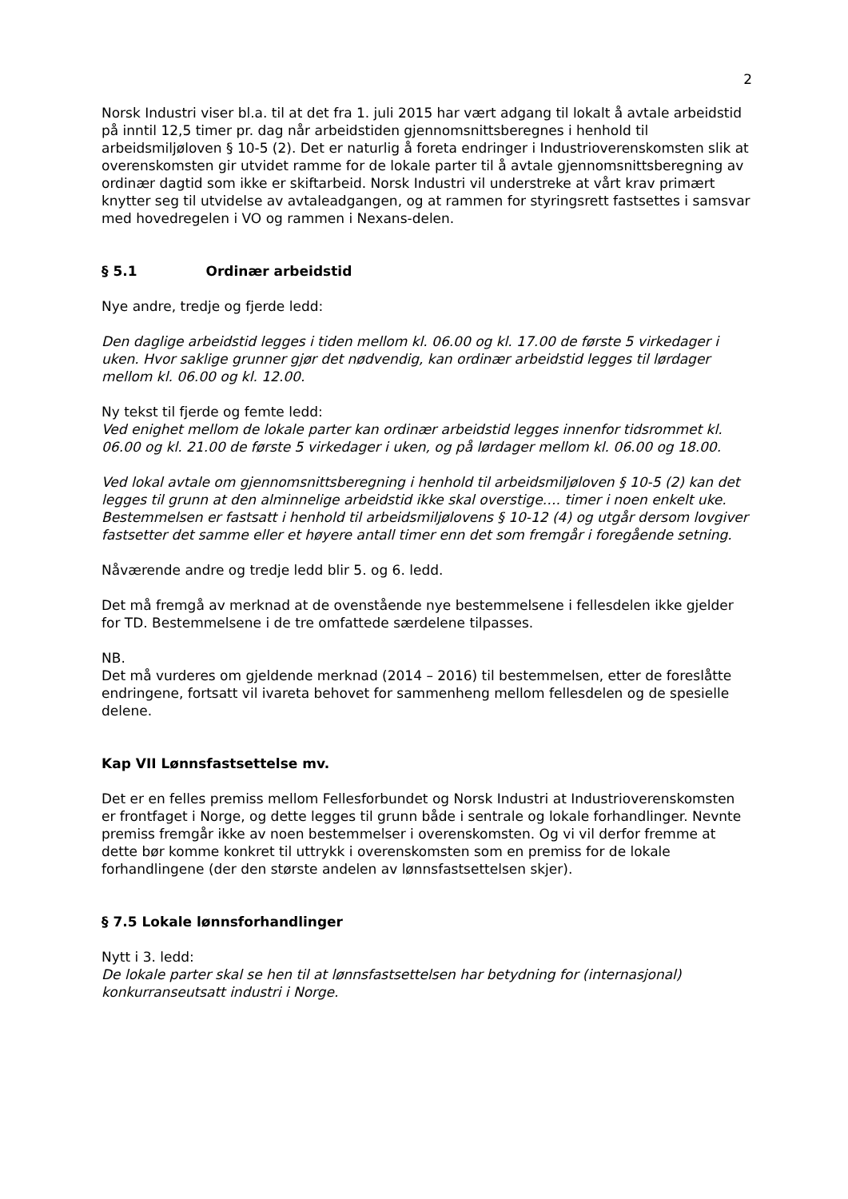2
Norsk Industri viser bl.a. til at det fra 1. juli 2015 har vært adgang til lokalt å avtale arbeidstid på inntil 12,5 timer pr. dag når arbeidstiden gjennomsnittsberegnes i henhold til arbeidsmiljøloven § 10-5 (2). Det er naturlig å foreta endringer i Industrioverenskomsten slik at overenskomsten gir utvidet ramme for de lokale parter til å avtale gjennomsnittsberegning av ordinær dagtid som ikke er skiftarbeid. Norsk Industri vil understreke at vårt krav primært knytter seg til utvidelse av avtaleadgangen, og at rammen for styringsrett fastsettes i samsvar med hovedregelen i VO og rammen i Nexans-delen.
§ 5.1 Ordinær arbeidstid
Nye andre, tredje og fjerde ledd:
Den daglige arbeidstid legges i tiden mellom kl. 06.00 og kl. 17.00 de første 5 virkedager i uken. Hvor saklige grunner gjør det nødvendig, kan ordinær arbeidstid legges til lørdager mellom kl. 06.00 og kl. 12.00.
Ny tekst til fjerde og femte ledd:
Ved enighet mellom de lokale parter kan ordinær arbeidstid legges innenfor tidsrommet kl. 06.00 og kl. 21.00 de første 5 virkedager i uken, og på lørdager mellom kl. 06.00 og 18.00.
Ved lokal avtale om gjennomsnittsberegning i henhold til arbeidsmiljøloven § 10-5 (2) kan det legges til grunn at den alminnelige arbeidstid ikke skal overstige…. timer i noen enkelt uke. Bestemmelsen er fastsatt i henhold til arbeidsmiljølovens § 10-12 (4) og utgår dersom lovgiver fastsetter det samme eller et høyere antall timer enn det som fremgår i foregående setning.
Nåværende andre og tredje ledd blir 5. og 6. ledd.
Det må fremgå av merknad at de ovenstående nye bestemmelsene i fellesdelen ikke gjelder for TD. Bestemmelsene i de tre omfattede særdelene tilpasses.
NB.
Det må vurderes om gjeldende merknad (2014 – 2016) til bestemmelsen, etter de foreslåtte endringene, fortsatt vil ivareta behovet for sammenheng mellom fellesdelen og de spesielle delene.
Kap VII Lønnsfastsettelse mv.
Det er en felles premiss mellom Fellesforbundet og Norsk Industri at Industrioverenskomsten er frontfaget i Norge, og dette legges til grunn både i sentrale og lokale forhandlinger. Nevnte premiss fremgår ikke av noen bestemmelser i overenskomsten. Og vi vil derfor fremme at dette bør komme konkret til uttrykk i overenskomsten som en premiss for de lokale forhandlingene (der den største andelen av lønnsfastsettelsen skjer).
§ 7.5 Lokale lønnsforhandlinger
Nytt i 3. ledd:
De lokale parter skal se hen til at lønnsfastsettelsen har betydning for (internasjonal) konkurranseutsatt industri i Norge.